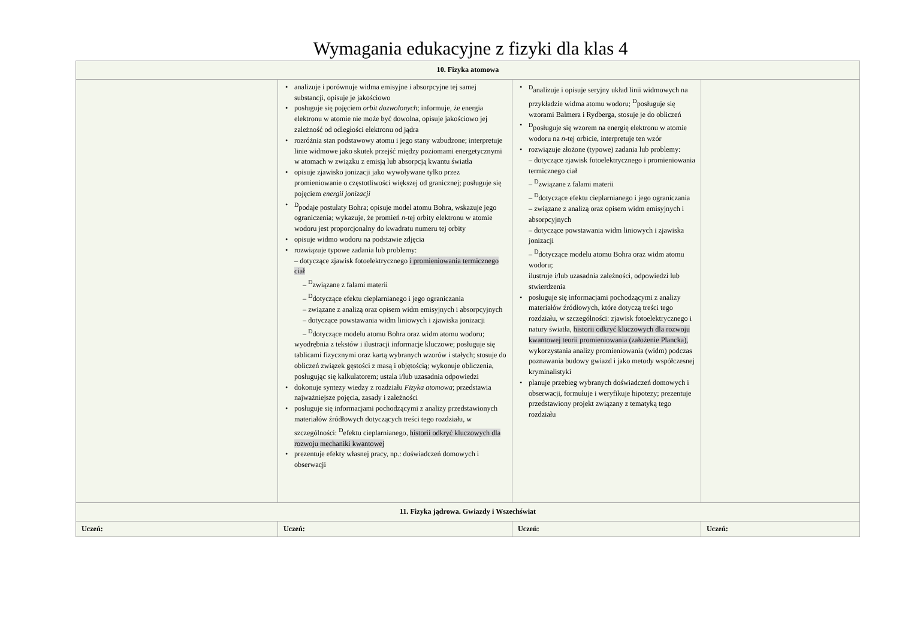Wymagania edukacyjne z fizyki dla klas 4
| 10. Fizyka atomowa | | | |
| --- | --- | --- | --- |
| | analizuje i porównuje widma emisyjne i absorpcyjne tej samej substancji, opisuje je jakościowo posługuje się pojęciem orbit dozwolonych ; informuje, że energia elektronu w atomie nie może być dowolna, opisuje jakościowo jej zależność od odległości elektronu od jądra rozróżnia stan podstawowy atomu i jego stany wzbudzone; interpretuje linie widmowe jako skutek przejść między poziomami energetycznymi w atomach w związku z emisją lub absorpcją kwantu światła opisuje zjawisko jonizacji jako wywoływane tylko przez promieniowanie o częstotliwości większej od granicznej; posługuje się pojęciem energii jonizacji <sup>D</sup>podaje postulaty Bohra; opisuje model atomu Bohra, wskazuje jego ograniczenia; wykazuje, że promień n -tej orbity elektronu w atomie wodoru jest proporcjonalny do kwadratu numeru tej orbity opisuje widmo wodoru na podstawie zdjęcia rozwiązuje typowe zadania lub problemy: – dotyczące zjawisk fotoelektrycznego i promieniowania termicznego ciał – <sup>D</sup>związane z falami materii – <sup>D</sup>dotyczące efektu cieplarnianego i jego ograniczania – związane z analizą oraz opisem widm emisyjnych i absorpcyjnych – dotyczące powstawania widm liniowych i zjawiska jonizacji – <sup>D</sup>dotyczące modelu atomu Bohra oraz widm atomu wodoru; wyodrębnia z tekstów i ilustracji informacje kluczowe; posługuje się tablicami fizycznymi oraz kartą wybranych wzorów i stałych; stosuje do obliczeń związek gęstości z masą i objętością; wykonuje obliczenia, posługując się kalkulatorem; ustala i/lub uzasadnia odpowiedzi dokonuje syntezy wiedzy z rozdziału Fizyka atomowa ; przedstawia najważniejsze pojęcia, zasady i zależności posługuje się informacjami pochodzącymi z analizy przedstawionych materiałów źródłowych dotyczących treści tego rozdziału, w szczególności: <sup>D</sup>efektu cieplarnianego, historii odkryć kluczowych dla rozwoju mechaniki kwantowej prezentuje efekty własnej pracy, np.: doświadczeń domowych i obserwacji | <sup>D</sup>analizuje i opisuje seryjny układ linii widmowych na przykładzie widma atomu wodoru; <sup>D</sup>posługuje się wzorami Balmera i Rydberga, stosuje je do obliczeń <sup>D</sup>posługuje się wzorem na energię elektronu w atomie wodoru na n -tej orbicie, interpretuje ten wzór rozwiązuje złożone (typowe) zadania lub problemy: – dotyczące zjawisk fotoelektrycznego i promieniowania termicznego ciał – <sup>D</sup>związane z falami materii – <sup>D</sup>dotyczące efektu cieplarnianego i jego ograniczania – związane z analizą oraz opisem widm emisyjnych i absorpcyjnych – dotyczące powstawania widm liniowych i zjawiska jonizacji – <sup>D</sup>dotyczące modelu atomu Bohra oraz widm atomu wodoru; ilustruje i/lub uzasadnia zależności, odpowiedzi lub stwierdzenia posługuje się informacjami pochodzącymi z analizy materiałów źródłowych, które dotyczą treści tego rozdziału, w szczególności: zjawisk fotoelektrycznego i natury światła, historii odkryć kluczowych dla rozwoju kwantowej teorii promieniowania (założenie Plancka), wykorzystania analizy promieniowania (widm) podczas poznawania budowy gwiazd i jako metody współczesnej kryminalistyki planuje przebieg wybranych doświadczeń domowych i obserwacji, formułuje i weryfikuje hipotezy; prezentuje przedstawiony projekt związany z tematyką tego rozdziału | |
| 11. Fizyka jądrowa. Gwiazdy i Wszechświat | | | |
| Uczeń: | Uczeń: | Uczeń: | Uczeń: |